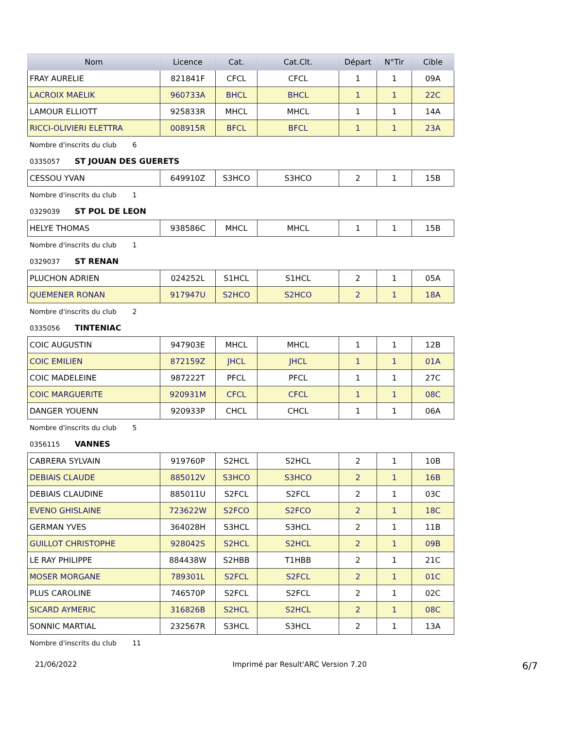| Nom | Licence | Cat. | Cat.Clt. | Départ | N°Tir | Cible |
| --- | --- | --- | --- | --- | --- | --- |
| FRAY AURELIE | 821841F | CFCL | CFCL | 1 | 1 | 09A |
| LACROIX MAELIK | 960733A | BHCL | BHCL | 1 | 1 | 22C |
| LAMOUR ELLIOTT | 925833R | MHCL | MHCL | 1 | 1 | 14A |
| RICCI-OLIVIERI ELETTRA | 008915R | BFCL | BFCL | 1 | 1 | 23A |
Nombre d'inscrits du club 6
0335057 ST JOUAN DES GUERETS
| CESSOU YVAN | 649910Z | S3HCO | S3HCO | 2 | 1 | 15B |
Nombre d'inscrits du club 1
0329039 ST POL DE LEON
| HELYE THOMAS | 938586C | MHCL | MHCL | 1 | 1 | 15B |
Nombre d'inscrits du club 1
0329037 ST RENAN
| PLUCHON ADRIEN | 024252L | S1HCL | S1HCL | 2 | 1 | 05A |
| QUEMENER RONAN | 917947U | S2HCO | S2HCO | 2 | 1 | 18A |
Nombre d'inscrits du club 2
0335056 TINTENIAC
| COIC AUGUSTIN | 947903E | MHCL | MHCL | 1 | 1 | 12B |
| COIC EMILIEN | 872159Z | JHCL | JHCL | 1 | 1 | 01A |
| COIC MADELEINE | 987222T | PFCL | PFCL | 1 | 1 | 27C |
| COIC MARGUERITE | 920931M | CFCL | CFCL | 1 | 1 | 08C |
| DANGER YOUENN | 920933P | CHCL | CHCL | 1 | 1 | 06A |
Nombre d'inscrits du club 5
0356115 VANNES
| CABRERA SYLVAIN | 919760P | S2HCL | S2HCL | 2 | 1 | 10B |
| DEBIAIS CLAUDE | 885012V | S3HCO | S3HCO | 2 | 1 | 16B |
| DEBIAIS CLAUDINE | 885011U | S2FCL | S2FCL | 2 | 1 | 03C |
| EVENO GHISLAINE | 723622W | S2FCO | S2FCO | 2 | 1 | 18C |
| GERMAN YVES | 364028H | S3HCL | S3HCL | 2 | 1 | 11B |
| GUILLOT CHRISTOPHE | 928042S | S2HCL | S2HCL | 2 | 1 | 09B |
| LE RAY PHILIPPE | 884438W | S2HBB | T1HBB | 2 | 1 | 21C |
| MOSER MORGANE | 789301L | S2FCL | S2FCL | 2 | 1 | 01C |
| PLUS CAROLINE | 746570P | S2FCL | S2FCL | 2 | 1 | 02C |
| SICARD AYMERIC | 316826B | S2HCL | S2HCL | 2 | 1 | 08C |
| SONNIC MARTIAL | 232567R | S3HCL | S3HCL | 2 | 1 | 13A |
Nombre d'inscrits du club 11
21/06/2022 Imprimé par Result'ARC Version 7.20 6/7